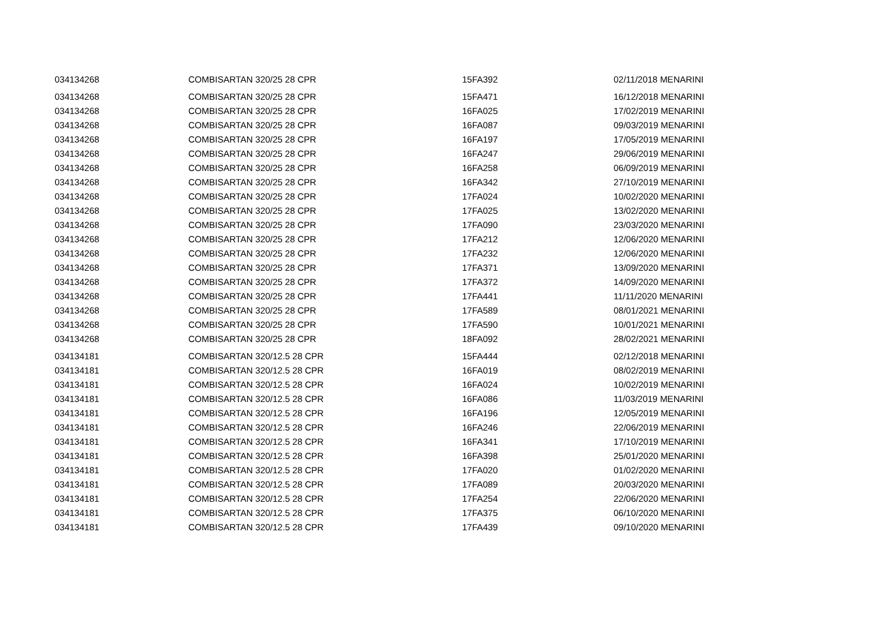| 034134268 | COMBISARTAN 320/25 28 CPR | 15FA392 | 02/11/2018 MENARINI |
| 034134268 | COMBISARTAN 320/25 28 CPR | 15FA471 | 16/12/2018 MENARINI |
| 034134268 | COMBISARTAN 320/25 28 CPR | 16FA025 | 17/02/2019 MENARINI |
| 034134268 | COMBISARTAN 320/25 28 CPR | 16FA087 | 09/03/2019 MENARINI |
| 034134268 | COMBISARTAN 320/25 28 CPR | 16FA197 | 17/05/2019 MENARINI |
| 034134268 | COMBISARTAN 320/25 28 CPR | 16FA247 | 29/06/2019 MENARINI |
| 034134268 | COMBISARTAN 320/25 28 CPR | 16FA258 | 06/09/2019 MENARINI |
| 034134268 | COMBISARTAN 320/25 28 CPR | 16FA342 | 27/10/2019 MENARINI |
| 034134268 | COMBISARTAN 320/25 28 CPR | 17FA024 | 10/02/2020 MENARINI |
| 034134268 | COMBISARTAN 320/25 28 CPR | 17FA025 | 13/02/2020 MENARINI |
| 034134268 | COMBISARTAN 320/25 28 CPR | 17FA090 | 23/03/2020 MENARINI |
| 034134268 | COMBISARTAN 320/25 28 CPR | 17FA212 | 12/06/2020 MENARINI |
| 034134268 | COMBISARTAN 320/25 28 CPR | 17FA232 | 12/06/2020 MENARINI |
| 034134268 | COMBISARTAN 320/25 28 CPR | 17FA371 | 13/09/2020 MENARINI |
| 034134268 | COMBISARTAN 320/25 28 CPR | 17FA372 | 14/09/2020 MENARINI |
| 034134268 | COMBISARTAN 320/25 28 CPR | 17FA441 | 11/11/2020 MENARINI |
| 034134268 | COMBISARTAN 320/25 28 CPR | 17FA589 | 08/01/2021 MENARINI |
| 034134268 | COMBISARTAN 320/25 28 CPR | 17FA590 | 10/01/2021 MENARINI |
| 034134268 | COMBISARTAN 320/25 28 CPR | 18FA092 | 28/02/2021 MENARINI |
| 034134181 | COMBISARTAN 320/12.5 28 CPR | 15FA444 | 02/12/2018 MENARINI |
| 034134181 | COMBISARTAN 320/12.5 28 CPR | 16FA019 | 08/02/2019 MENARINI |
| 034134181 | COMBISARTAN 320/12.5 28 CPR | 16FA024 | 10/02/2019 MENARINI |
| 034134181 | COMBISARTAN 320/12.5 28 CPR | 16FA086 | 11/03/2019 MENARINI |
| 034134181 | COMBISARTAN 320/12.5 28 CPR | 16FA196 | 12/05/2019 MENARINI |
| 034134181 | COMBISARTAN 320/12.5 28 CPR | 16FA246 | 22/06/2019 MENARINI |
| 034134181 | COMBISARTAN 320/12.5 28 CPR | 16FA341 | 17/10/2019 MENARINI |
| 034134181 | COMBISARTAN 320/12.5 28 CPR | 16FA398 | 25/01/2020 MENARINI |
| 034134181 | COMBISARTAN 320/12.5 28 CPR | 17FA020 | 01/02/2020 MENARINI |
| 034134181 | COMBISARTAN 320/12.5 28 CPR | 17FA089 | 20/03/2020 MENARINI |
| 034134181 | COMBISARTAN 320/12.5 28 CPR | 17FA254 | 22/06/2020 MENARINI |
| 034134181 | COMBISARTAN 320/12.5 28 CPR | 17FA375 | 06/10/2020 MENARINI |
| 034134181 | COMBISARTAN 320/12.5 28 CPR | 17FA439 | 09/10/2020 MENARINI |